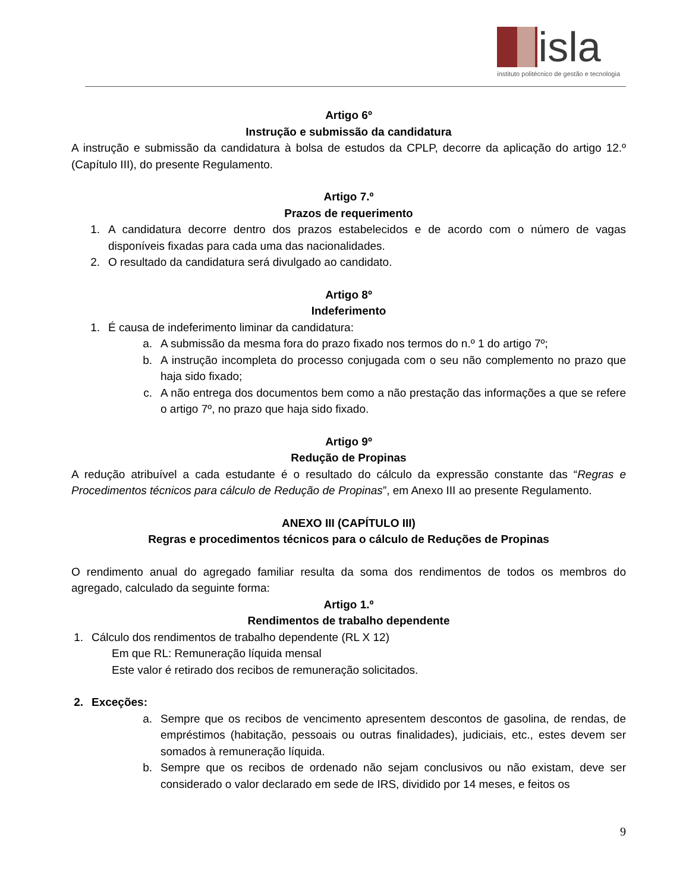isla
instituto politécnico de gestão e tecnologia
Artigo 6º
Instrução e submissão da candidatura
A instrução e submissão da candidatura à bolsa de estudos da CPLP, decorre da aplicação do artigo 12.º (Capítulo III), do presente Regulamento.
Artigo 7.º
Prazos de requerimento
1. A candidatura decorre dentro dos prazos estabelecidos e de acordo com o número de vagas disponíveis fixadas para cada uma das nacionalidades.
2. O resultado da candidatura será divulgado ao candidato.
Artigo 8º
Indeferimento
1. É causa de indeferimento liminar da candidatura:
a. A submissão da mesma fora do prazo fixado nos termos do n.º 1 do artigo 7º;
b. A instrução incompleta do processo conjugada com o seu não complemento no prazo que haja sido fixado;
c. A não entrega dos documentos bem como a não prestação das informações a que se refere o artigo 7º, no prazo que haja sido fixado.
Artigo 9º
Redução de Propinas
A redução atribuível a cada estudante é o resultado do cálculo da expressão constante das “Regras e Procedimentos técnicos para cálculo de Redução de Propinas”, em Anexo III ao presente Regulamento.
ANEXO III (CAPÍTULO III)
Regras e procedimentos técnicos para o cálculo de Reduções de Propinas
O rendimento anual do agregado familiar resulta da soma dos rendimentos de todos os membros do agregado, calculado da seguinte forma:
Artigo 1.º
Rendimentos de trabalho dependente
1.
Cálculo dos rendimentos de trabalho dependente (RL X 12)
Em que RL: Remuneração líquida mensal
Este valor é retirado dos recibos de remuneração solicitados.
2. Exceções:
a. Sempre que os recibos de vencimento apresentem descontos de gasolina, de rendas, de empréstimos (habitação, pessoais ou outras finalidades), judiciais, etc., estes devem ser somados à remuneração líquida.
b. Sempre que os recibos de ordenado não sejam conclusivos ou não existam, deve ser considerado o valor declarado em sede de IRS, dividido por 14 meses, e feitos os
9